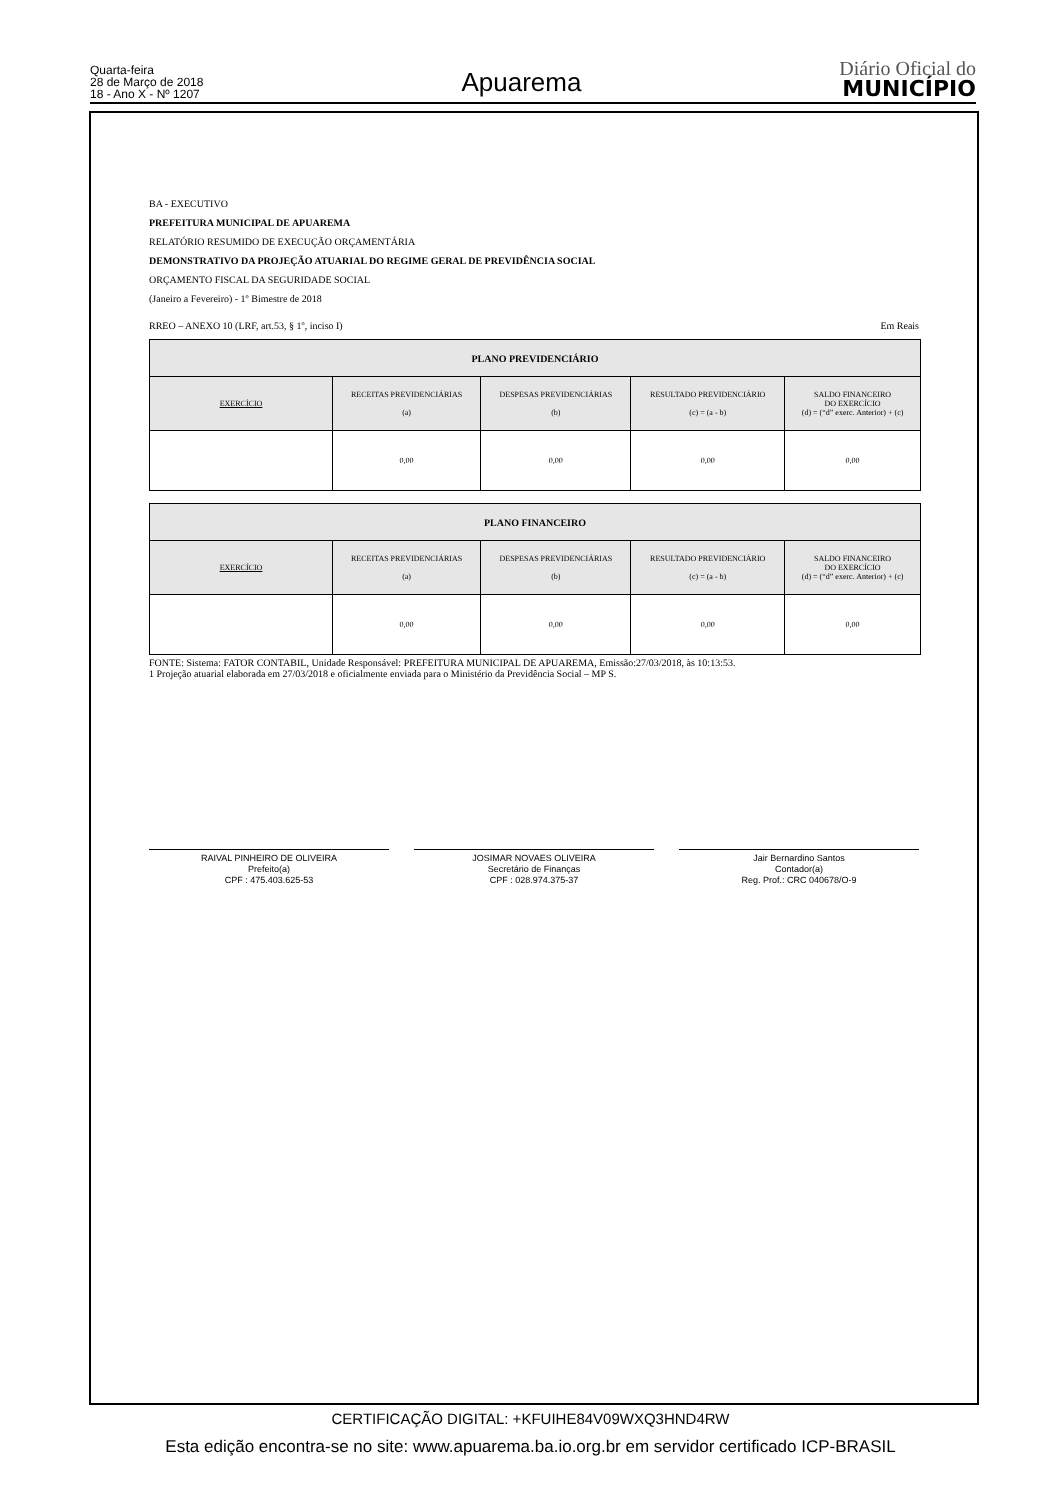Quarta-feira
28 de Março de 2018
18 - Ano X - Nº 1207
Apuarema
Diário Oficial do
MUNICÍPIO
BA - EXECUTIVO
PREFEITURA MUNICIPAL DE APUAREMA
RELATÓRIO RESUMIDO DE EXECUÇÃO ORÇAMENTÁRIA
DEMONSTRATIVO DA PROJEÇÃO ATUARIAL DO REGIME GERAL DE PREVIDÊNCIA SOCIAL
ORÇAMENTO FISCAL DA SEGURIDADE SOCIAL
(Janeiro a Fevereiro) - 1º Bimestre de 2018
RREO – ANEXO 10 (LRF, art.53, § 1º, inciso I) Em Reais
| PLANO PREVIDENCIÁRIO | | | | |
| --- | --- | --- | --- | --- |
| EXERCÍCIO | RECEITAS PREVIDENCIÁRIAS (a) | DESPESAS PREVIDENCIÁRIAS (b) | RESULTADO PREVIDENCIÁRIO (c) = (a - b) | SALDO FINANCEIRO DO EXERCÍCIO (d) = (“d” exerc. Anterior) + (c) |
| | 0,00 | 0,00 | 0,00 | 0,00 |
| PLANO FINANCEIRO | | | | |
| --- | --- | --- | --- | --- |
| EXERCÍCIO | RECEITAS PREVIDENCIÁRIAS (a) | DESPESAS PREVIDENCIÁRIAS (b) | RESULTADO PREVIDENCIÁRIO (c) = (a - b) | SALDO FINANCEIRO DO EXERCÍCIO (d) = (“d” exerc. Anterior) + (c) |
| | 0,00 | 0,00 | 0,00 | 0,00 |
FONTE: Sistema: FATOR CONTABIL, Unidade Responsável: PREFEITURA MUNICIPAL DE APUAREMA, Emissão:27/03/2018, às 10:13:53.
1 Projeção atuarial elaborada em 27/03/2018 e oficialmente enviada para o Ministério da Previdência Social – MP S.
RAIVAL PINHEIRO DE OLIVEIRA
Prefeito(a)
CPF : 475.403.625-53
JOSIMAR NOVAES OLIVEIRA
Secretário de Finanças
CPF : 028.974.375-37
Jair Bernardino Santos
Contador(a)
Reg. Prof.: CRC 040678/O-9
CERTIFICAÇÃO DIGITAL: +KFUIHE84V09WXQ3HND4RW
Esta edição encontra-se no site: www.apuarema.ba.io.org.br em servidor certificado ICP-BRASIL